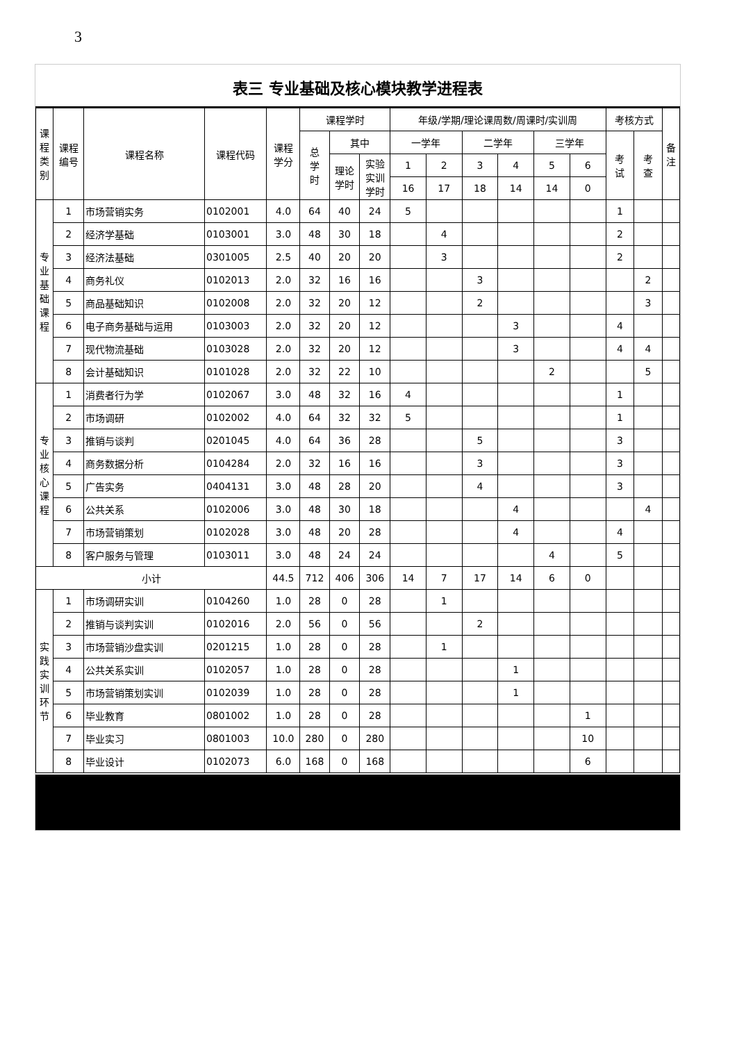3
表三 专业基础及核心模块教学进程表
| 课程类别 | 课程 编号 | 课程名称 | 课程代码 | 课程 学分 | 课程学时 | | | 年级/学期/理论课周数/周课时/实训周 | | | | | | 考核方式 | | 备 注 |
| --- | --- | --- | --- | --- | --- | --- | --- | --- | --- | --- | --- | --- | --- | --- | --- | --- |
| | | | | | 总 学 时 | 其中 | | 一学年 | | 二学年 | | 三学年 | | 考 试 | 考 查 | |
| | | | | | | 理论 学时 | 实验 实训 学时 | 1 | 2 | 3 | 4 | 5 | 6 | | | |
| | | | | | | | | 16 | 17 | 18 | 14 | 14 | 0 | | | |
| 专业基础课程 | 1 | 市场营销实务 | 0102001 | 4.0 | 64 | 40 | 24 | 5 | | | | | | 1 | | |
| | 2 | 经济学基础 | 0103001 | 3.0 | 48 | 30 | 18 | | 4 | | | | | 2 | | |
| | 3 | 经济法基础 | 0301005 | 2.5 | 40 | 20 | 20 | | 3 | | | | | 2 | | |
| | 4 | 商务礼仪 | 0102013 | 2.0 | 32 | 16 | 16 | | | 3 | | | | | 2 | |
| | 5 | 商品基础知识 | 0102008 | 2.0 | 32 | 20 | 12 | | | 2 | | | | | 3 | |
| | 6 | 电子商务基础与运用 | 0103003 | 2.0 | 32 | 20 | 12 | | | | 3 | | | 4 | | |
| | 7 | 现代物流基础 | 0103028 | 2.0 | 32 | 20 | 12 | | | | 3 | | | 4 | 4 | |
| | 8 | 会计基础知识 | 0101028 | 2.0 | 32 | 22 | 10 | | | | | 2 | | | 5 | |
| 专业核心课程 | 1 | 消费者行为学 | 0102067 | 3.0 | 48 | 32 | 16 | 4 | | | | | | 1 | | |
| | 2 | 市场调研 | 0102002 | 4.0 | 64 | 32 | 32 | 5 | | | | | | 1 | | |
| | 3 | 推销与谈判 | 0201045 | 4.0 | 64 | 36 | 28 | | | 5 | | | | 3 | | |
| | 4 | 商务数据分析 | 0104284 | 2.0 | 32 | 16 | 16 | | | 3 | | | | 3 | | |
| | 5 | 广告实务 | 0404131 | 3.0 | 48 | 28 | 20 | | | 4 | | | | 3 | | |
| | 6 | 公共关系 | 0102006 | 3.0 | 48 | 30 | 18 | | | | 4 | | | | 4 | |
| | 7 | 市场营销策划 | 0102028 | 3.0 | 48 | 20 | 28 | | | | 4 | | | 4 | | |
| | 8 | 客户服务与管理 | 0103011 | 3.0 | 48 | 24 | 24 | | | | | 4 | | 5 | | |
| 小计 | | | | 44.5 | 712 | 406 | 306 | 14 | 7 | 17 | 14 | 6 | 0 | | | |
| 实践实训环节 | 1 | 市场调研实训 | 0104260 | 1.0 | 28 | 0 | 28 | | 1 | | | | | | | |
| | 2 | 推销与谈判实训 | 0102016 | 2.0 | 56 | 0 | 56 | | | 2 | | | | | | |
| | 3 | 市场营销沙盘实训 | 0201215 | 1.0 | 28 | 0 | 28 | | 1 | | | | | | | |
| | 4 | 公共关系实训 | 0102057 | 1.0 | 28 | 0 | 28 | | | | 1 | | | | | |
| | 5 | 市场营销策划实训 | 0102039 | 1.0 | 28 | 0 | 28 | | | | 1 | | | | | |
| | 6 | 毕业教育 | 0801002 | 1.0 | 28 | 0 | 28 | | | | | | 1 | | | |
| | 7 | 毕业实习 | 0801003 | 10.0 | 280 | 0 | 280 | | | | | | 10 | | | |
| | 8 | 毕业设计 | 0102073 | 6.0 | 168 | 0 | 168 | | | | | | 6 | | | |